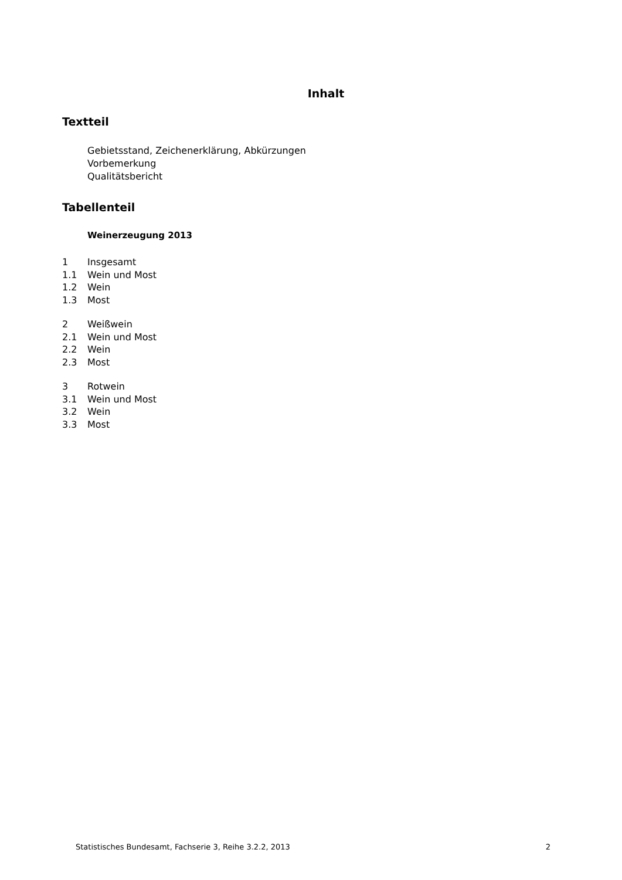Inhalt
Textteil
Gebietsstand, Zeichenerklärung, Abkürzungen
Vorbemerkung
Qualitätsbericht
Tabellenteil
Weinerzeugung 2013
1 Insgesamt
1.1 Wein und Most
1.2 Wein
1.3 Most
2 Weißwein
2.1 Wein und Most
2.2 Wein
2.3 Most
3 Rotwein
3.1 Wein und Most
3.2 Wein
3.3 Most
Statistisches Bundesamt, Fachserie 3, Reihe 3.2.2, 2013 2